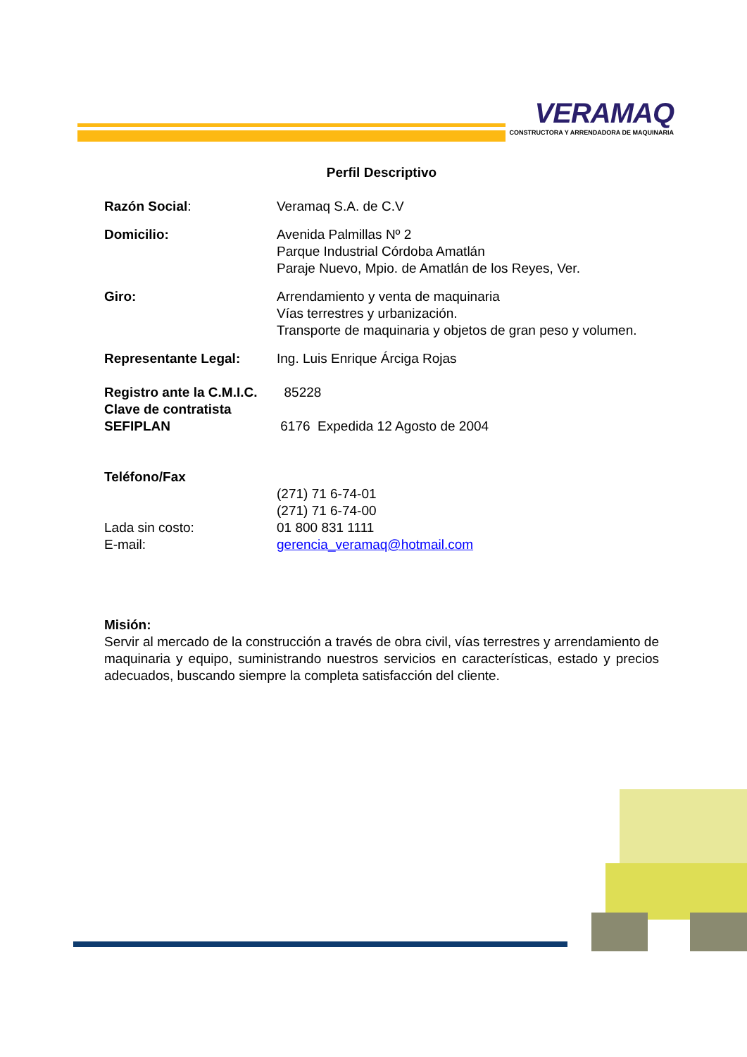VERAMAQ
CONSTRUCTORA Y ARRENDADORA DE MAQUINARIA
Perfil Descriptivo
Razón Social: Veramaq S.A. de C.V
Domicilio: Avenida Palmillas Nº 2
Parque Industrial Córdoba Amatlán
Paraje Nuevo, Mpio. de Amatlán de los Reyes, Ver.
Giro: Arrendamiento y venta de maquinaria
Vías terrestres y urbanización.
Transporte de maquinaria y objetos de gran peso y volumen.
Representante Legal: Ing. Luis Enrique Árciga Rojas
Registro ante la C.M.I.C.
85228
Clave de contratista
SEFIPLAN
6176 Expedida 12 Agosto de 2004
Teléfono/Fax
(271) 71 6-74-01
(271) 71 6-74-00
Lada sin costo: 01 800 831 1111
E-mail: gerencia_veramaq@hotmail.com
Misión:
Servir al mercado de la construcción a través de obra civil, vías terrestres y arrendamiento de maquinaria y equipo, suministrando nuestros servicios en características, estado y precios adecuados, buscando siempre la completa satisfacción del cliente.